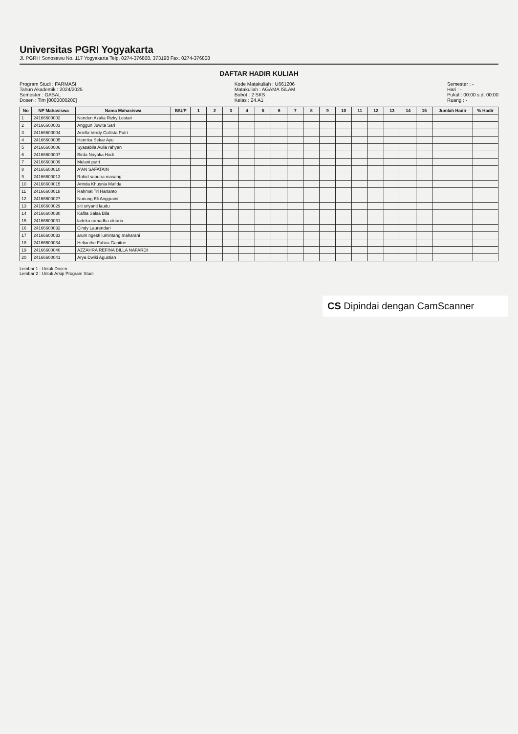Universitas PGRI Yogyakarta
Jl. PGRI I Sonosewu No. 117 Yogyakarta Telp. 0274-376808, 373198 Fax. 0274-376808
DAFTAR HADIR KULIAH
Program Studi : FARMASI
Tahun Akademik : 2024/2025
Semester : GASAL
Dosen : Tim [0000000200]
Kode Matakuliah : U661206
Matakuliah : AGAMA ISLAM
Bobot : 2 SKS
Kelas : 24.A1
Semester : -
Hari : -
Pukul : 00:00 s.d. 00:00
Ruang : -
| No | NP Mahasiswa | Nama Mahasiswa | B/U/P | 1 | 2 | 3 | 4 | 5 | 6 | 7 | 8 | 9 | 10 | 11 | 12 | 13 | 14 | 15 | Jumlah Hadir | % Hadir |
| --- | --- | --- | --- | --- | --- | --- | --- | --- | --- | --- | --- | --- | --- | --- | --- | --- | --- | --- | --- | --- |
| 1 | 24166600002 | Nenden Azalia Rizky Lestari | | | | | | | | | | | | | | | | | | |
| 2 | 24166600003 | Anggun Juwita Sari | | | | | | | | | | | | | | | | | | |
| 3 | 24166600004 | Ariella Verdy Callista Putri | | | | | | | | | | | | | | | | | | |
| 4 | 24166600005 | Henrika Sekar Ayu | | | | | | | | | | | | | | | | | | |
| 5 | 24166600006 | Syasabila Aulia rahyan | | | | | | | | | | | | | | | | | | |
| 6 | 24166600007 | Birda Nayaka Hadi | | | | | | | | | | | | | | | | | | |
| 7 | 24166600009 | Melani putri | | | | | | | | | | | | | | | | | | |
| 8 | 24166600010 | A'AN SAFATAIN | | | | | | | | | | | | | | | | | | |
| 9 | 24166600013 | Rohid saputra masang | | | | | | | | | | | | | | | | | | |
| 10 | 24166600015 | Arinda Khusnia Mafida | | | | | | | | | | | | | | | | | | |
| 11 | 24166600018 | Rahmat Tri Hartanto | | | | | | | | | | | | | | | | | | |
| 12 | 24166600027 | Nunung Eli Anggraini | | | | | | | | | | | | | | | | | | |
| 13 | 24166600029 | siti sriyanti laudu | | | | | | | | | | | | | | | | | | |
| 14 | 24166600030 | Kafita Salsa Bila | | | | | | | | | | | | | | | | | | |
| 15 | 24166600031 | ladeka ramadha oktaria | | | | | | | | | | | | | | | | | | |
| 16 | 24166600032 | Cindy Laurendari | | | | | | | | | | | | | | | | | | |
| 17 | 24166600033 | arum ngesti lumintang maharani | | | | | | | | | | | | | | | | | | |
| 18 | 24166600034 | Helianthe Fahira Ganitrie | | | | | | | | | | | | | | | | | | |
| 19 | 24166600040 | AZZAHRA REFINA BILLA NAFARDI | | | | | | | | | | | | | | | | | | |
| 20 | 24166600041 | Arya Dwiki Agustian | | | | | | | | | | | | | | | | | | |
Lembar 1 : Untuk Dosen
Lembar 2 : Untuk Arsip Program Studi
CS Dipindai dengan CamScanner